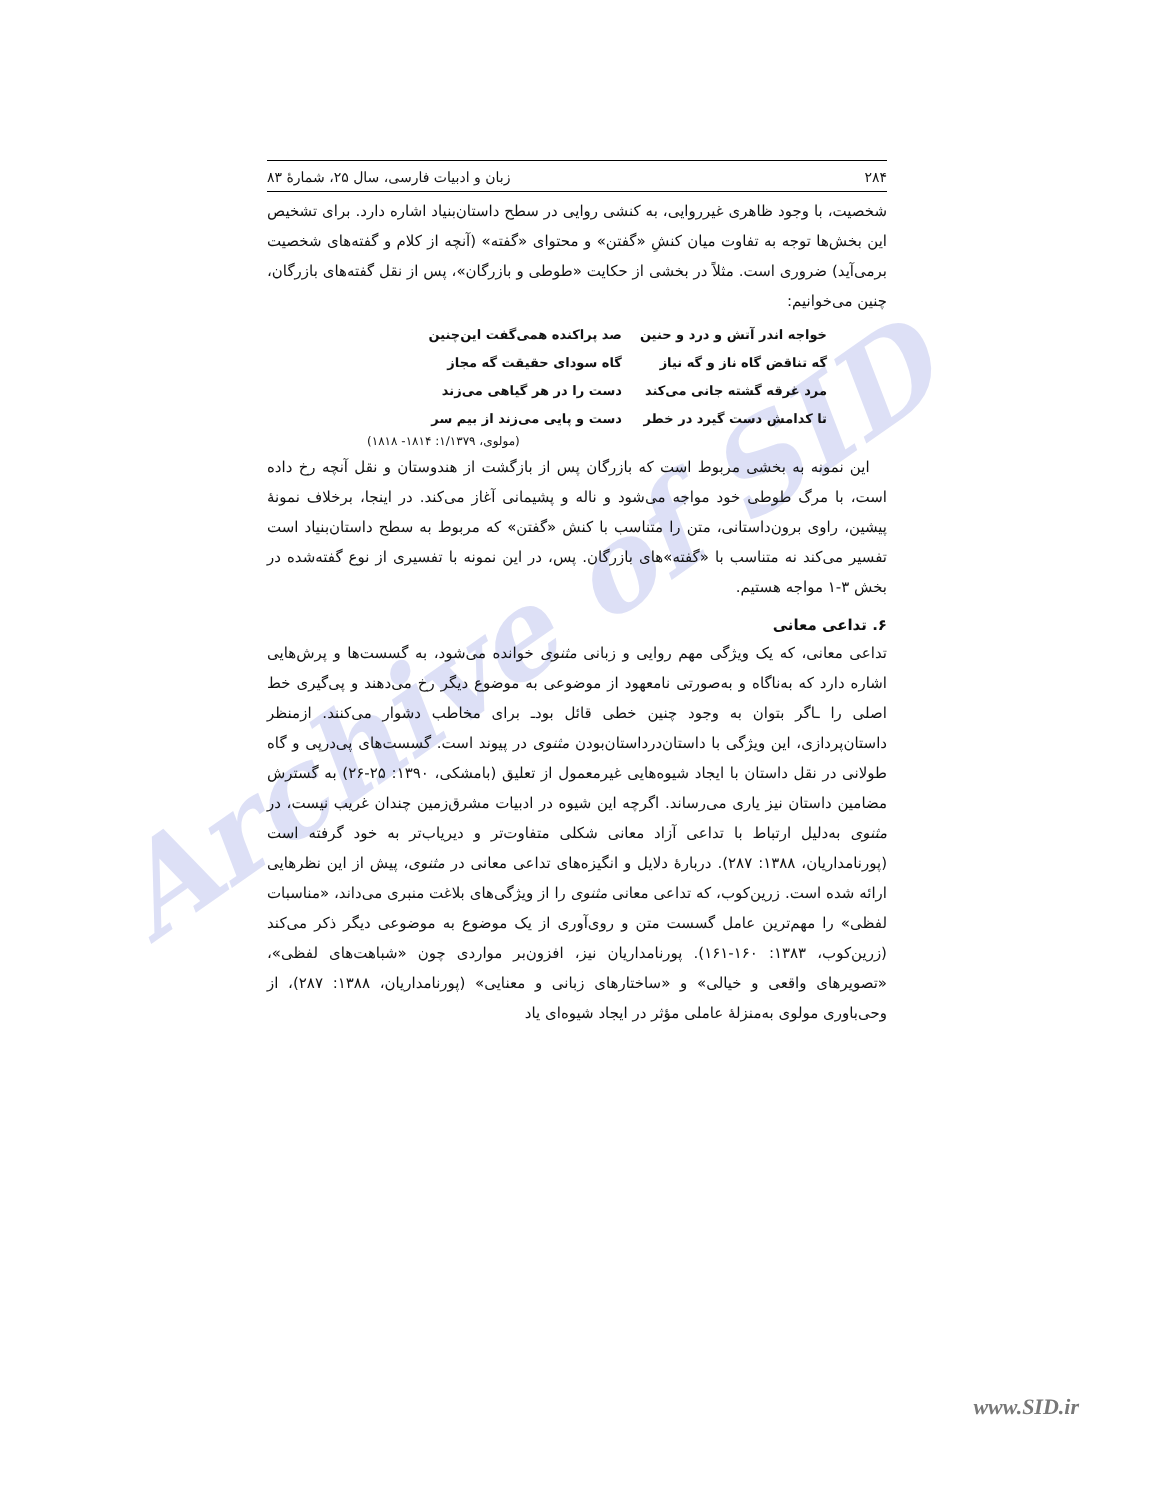Archive of SID
۲۸۴ زبان و ادبیات فارسی، سال ۲۵، شمارهٔ ۸۳
شخصیت، با وجود ظاهری غیرروایی، به کنشی روایی در سطح داستان‌بنیاد اشاره دارد. برای تشخیص این بخش‌ها توجه به تفاوت میان کنشِ «گفتن» و محتوای «گفته» (آنچه از کلام و گفته‌های شخصیت برمی‌آید) ضروری است. مثلاً در بخشی از حکایت «طوطی و بازرگان»، پس از نقل گفته‌های بازرگان، چنین می‌خوانیم:
| خواجه اندر آتش و درد و حنین | صد پراکنده همی‌گفت این‌چنین |
| گه تناقض گاه ناز و گه نیاز | گاه سودای حقیقت گه مجاز |
| مرد غرقه گشته جانی می‌کند | دست را در هر گیاهی می‌زند |
| تا کدامش دست گیرد در خطر | دست و پایی می‌زند از بیم سر |
(مولوی، ۱/۱۳۷۹: ۱۸۱۴- ۱۸۱۸)
این نمونه به بخشی مربوط است که بازرگان پس از بازگشت از هندوستان و نقل آنچه رخ داده است، با مرگ طوطی خود مواجه می‌شود و ناله و پشیمانی آغاز می‌کند. در اینجا، برخلاف نمونهٔ پیشین، راوی برون‌داستانی، متن را متناسب با کنش «گفتن» که مربوط به سطح داستان‌بنیاد است تفسیر می‌کند نه متناسب با «گفته»های بازرگان. پس، در این نمونه با تفسیری از نوع گفته‌شده در بخش ۳-۱ مواجه هستیم.
۶. تداعی معانی
تداعی معانی، که یک ویژگی مهم روایی و زبانی مثنوی خوانده می‌شود، به گسست‌ها و پرش‌هایی اشاره دارد که به‌ناگاه و به‌صورتی نامعهود از موضوعی به موضوع دیگر رخ می‌دهند و پی‌گیری خط اصلی را ـاگر بتوان به وجود چنین خطی قائل بودـ برای مخاطب دشوار می‌کنند. ازمنظر داستان‌پردازی، این ویژگی با داستان‌درداستان‌بودن مثنوی در پیوند است. گسست‌های پی‌درپی و گاه طولانی در نقل داستان با ایجاد شیوه‌هایی غیرمعمول از تعلیق (بامشکی، ۱۳۹۰: ۲۵-۲۶) به گسترش مضامین داستان نیز یاری می‌رساند. اگرچه این شیوه در ادبیات مشرق‌زمین چندان غریب نیست، در مثنوی به‌دلیل ارتباط با تداعی آزاد معانی شکلی متفاوت‌تر و دیریاب‌تر به خود گرفته است (پورنامداریان، ۱۳۸۸: ۲۸۷). دربارهٔ دلایل و انگیزه‌های تداعی معانی در مثنوی، پیش از این نظرهایی ارائه شده است. زرین‌کوب، که تداعی معانی مثنوی را از ویژگی‌های بلاغت منبری می‌داند، «مناسبات لفظی» را مهم‌ترین عامل گسست متن و روی‌آوری از یک موضوع به موضوعی دیگر ذکر می‌کند (زرین‌کوب، ۱۳۸۳: ۱۶۰-۱۶۱). پورنامداریان نیز، افزون‌بر مواردی چون «شباهت‌های لفظی»، «تصویرهای واقعی و خیالی» و «ساختارهای زبانی و معنایی» (پورنامداریان، ۱۳۸۸: ۲۸۷)، از وحی‌باوری مولوی به‌منزلهٔ عاملی مؤثر در ایجاد شیوه‌ای یاد
www.SID.ir